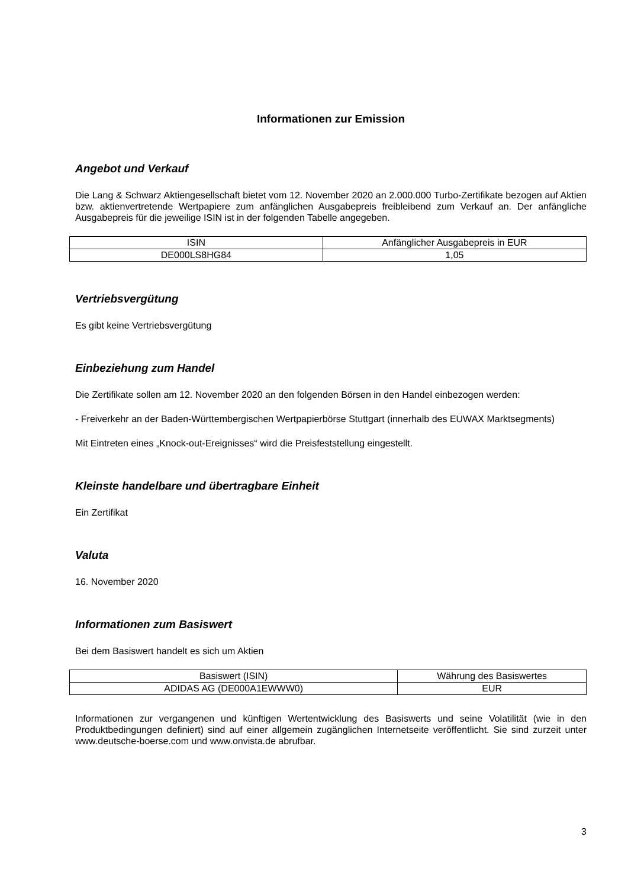Informationen zur Emission
Angebot und Verkauf
Die Lang & Schwarz Aktiengesellschaft bietet vom 12. November 2020 an 2.000.000 Turbo-Zertifikate bezogen auf Aktien bzw. aktienvertretende Wertpapiere zum anfänglichen Ausgabepreis freibleibend zum Verkauf an. Der anfängliche Ausgabepreis für die jeweilige ISIN ist in der folgenden Tabelle angegeben.
| ISIN | Anfänglicher Ausgabepreis in EUR |
| DE000LS8HG84 | 1,05 |
Vertriebsvergütung
Es gibt keine Vertriebsvergütung
Einbeziehung zum Handel
Die Zertifikate sollen am 12. November 2020 an den folgenden Börsen in den Handel einbezogen werden:
- Freiverkehr an der Baden-Württembergischen Wertpapierbörse Stuttgart (innerhalb des EUWAX Marktsegments)
Mit Eintreten eines „Knock-out-Ereignisses“ wird die Preisfeststellung eingestellt.
Kleinste handelbare und übertragbare Einheit
Ein Zertifikat
Valuta
16. November 2020
Informationen zum Basiswert
Bei dem Basiswert handelt es sich um Aktien
| Basiswert (ISIN) | Währung des Basiswertes |
| ADIDAS AG (DE000A1EWWW0) | EUR |
Informationen zur vergangenen und künftigen Wertentwicklung des Basiswerts und seine Volatilität (wie in den Produktbedingungen definiert) sind auf einer allgemein zugänglichen Internetseite veröffentlicht. Sie sind zurzeit unter www.deutsche-boerse.com und www.onvista.de abrufbar.
3